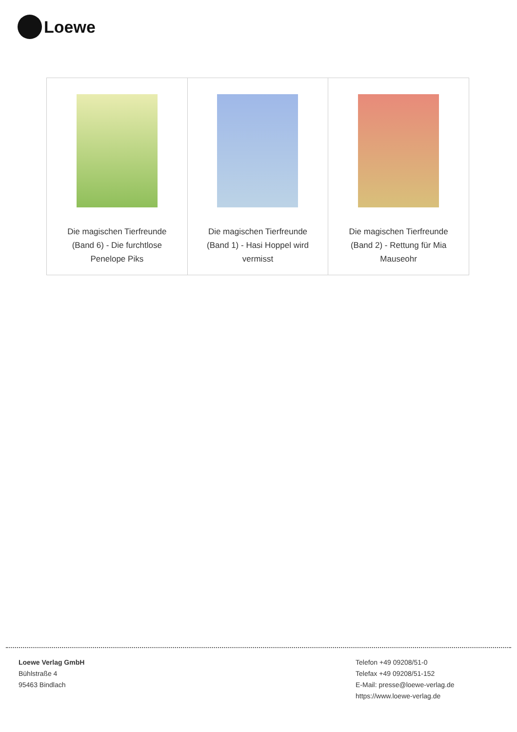Loewe
| Die magischen Tierfreunde (Band 6) - Die furchtlose Penelope Piks | Die magischen Tierfreunde (Band 1) - Hasi Hoppel wird vermisst | Die magischen Tierfreunde (Band 2) - Rettung für Mia Mauseohr |
Loewe Verlag GmbH
Bühlstraße 4
95463 Bindlach
Telefon +49 09208/51-0
Telefax +49 09208/51-152
E-Mail: presse@loewe-verlag.de
https://www.loewe-verlag.de